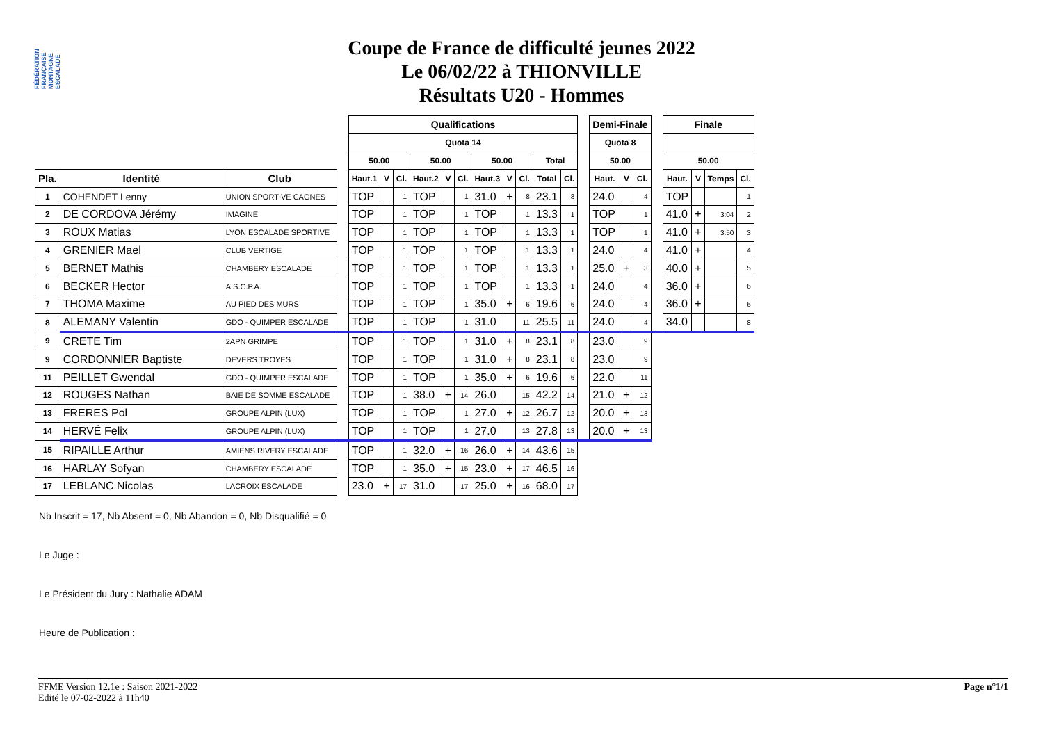FÉDÉRATION FRANÇAISE MONTAGNE ESCALADE
Coupe de France de difficulté jeunes 2022
Le 06/02/22 à THIONVILLE
Résultats U20 - Hommes
| | | | | Qualifications | | | | | | | | | | | | Demi-Finale | | | | Finale | | | |
| --- | --- | --- | --- | --- | --- | --- | --- | --- | --- | --- | --- | --- | --- | --- | --- | --- | --- | --- | --- | --- | --- | --- | --- |
| | | | | Quota 14 | | | | | | | | | | | | Quota 8 | | | | | | | |
| | | | | 50.00 | | | 50.00 | | | 50.00 | | | Total | | | 50.00 | | | | 50.00 | | | |
| Pla. | Identité | Club | | Haut.1 | V | Cl. | Haut.2 | V | Cl. | Haut.3 | V | Cl. | Total | Cl. | | Haut. | V | Cl. | | Haut. | V | Temps | Cl. |
| 1 | COHENDET Lenny | UNION SPORTIVE CAGNES | | TOP | | 1 | TOP | | 1 | 31.0 | + | 8 | 23.1 | 8 | | 24.0 | | 4 | | TOP | | | 1 |
| 2 | DE CORDOVA Jérémy | IMAGINE | | TOP | | 1 | TOP | | 1 | TOP | | 1 | 13.3 | 1 | | TOP | | 1 | | 41.0 | + | 3:04 | 2 |
| 3 | ROUX Matias | LYON ESCALADE SPORTIVE | | TOP | | 1 | TOP | | 1 | TOP | | 1 | 13.3 | 1 | | TOP | | 1 | | 41.0 | + | 3:50 | 3 |
| 4 | GRENIER Mael | CLUB VERTIGE | | TOP | | 1 | TOP | | 1 | TOP | | 1 | 13.3 | 1 | | 24.0 | | 4 | | 41.0 | + | | 4 |
| 5 | BERNET Mathis | CHAMBERY ESCALADE | | TOP | | 1 | TOP | | 1 | TOP | | 1 | 13.3 | 1 | | 25.0 | + | 3 | | 40.0 | + | | 5 |
| 6 | BECKER Hector | A.S.C.P.A. | | TOP | | 1 | TOP | | 1 | TOP | | 1 | 13.3 | 1 | | 24.0 | | 4 | | 36.0 | + | | 6 |
| 7 | THOMA Maxime | AU PIED DES MURS | | TOP | | 1 | TOP | | 1 | 35.0 | + | 6 | 19.6 | 6 | | 24.0 | | 4 | | 36.0 | + | | 6 |
| 8 | ALEMANY Valentin | GDO - QUIMPER ESCALADE | | TOP | | 1 | TOP | | 1 | 31.0 | | 11 | 25.5 | 11 | | 24.0 | | 4 | | 34.0 | | | 8 |
| 9 | CRETE Tim | 2APN GRIMPE | | TOP | | 1 | TOP | | 1 | 31.0 | + | 8 | 23.1 | 8 | | 23.0 | | 9 | | | | | |
| 9 | CORDONNIER Baptiste | DEVERS TROYES | | TOP | | 1 | TOP | | 1 | 31.0 | + | 8 | 23.1 | 8 | | 23.0 | | 9 | | | | | |
| 11 | PEILLET Gwendal | GDO - QUIMPER ESCALADE | | TOP | | 1 | TOP | | 1 | 35.0 | + | 6 | 19.6 | 6 | | 22.0 | | 11 | | | | | |
| 12 | ROUGES Nathan | BAIE DE SOMME ESCALADE | | TOP | | 1 | 38.0 | + | 14 | 26.0 | | 15 | 42.2 | 14 | | 21.0 | + | 12 | | | | | |
| 13 | FRERES Pol | GROUPE ALPIN (LUX) | | TOP | | 1 | TOP | | 1 | 27.0 | + | 12 | 26.7 | 12 | | 20.0 | + | 13 | | | | | |
| 14 | HERVÉ Felix | GROUPE ALPIN (LUX) | | TOP | | 1 | TOP | | 1 | 27.0 | | 13 | 27.8 | 13 | | 20.0 | + | 13 | | | | | |
| 15 | RIPAILLE Arthur | AMIENS RIVERY ESCALADE | | TOP | | 1 | 32.0 | + | 16 | 26.0 | + | 14 | 43.6 | 15 | | | | | | | | | |
| 16 | HARLAY Sofyan | CHAMBERY ESCALADE | | TOP | | 1 | 35.0 | + | 15 | 23.0 | + | 17 | 46.5 | 16 | | | | | | | | | |
| 17 | LEBLANC Nicolas | LACROIX ESCALADE | | 23.0 | + | 17 | 31.0 | | 17 | 25.0 | + | 16 | 68.0 | 17 | | | | | | | | | |
Nb Inscrit = 17, Nb Absent = 0, Nb Abandon = 0, Nb Disqualifié = 0
Le Juge :
Le Président du Jury : Nathalie ADAM
Heure de Publication :
Page n°1/1 FFME Version 12.1e : Saison 2021-2022
Edité le 07-02-2022 à 11h40